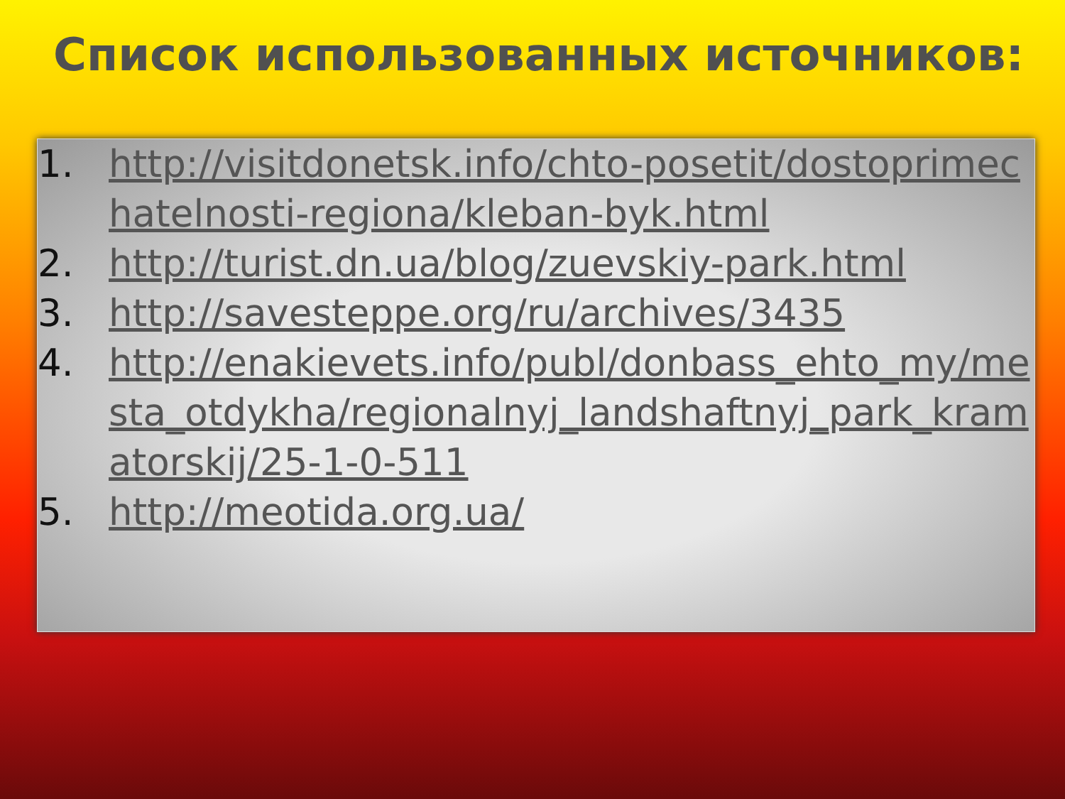Список использованных источников:
1. http://visitdonetsk.info/chto-posetit/dostoprimechatelnosti-regiona/kleban-byk.html
2. http://turist.dn.ua/blog/zuevskiy-park.html
3. http://savesteppe.org/ru/archives/3435
4. http://enakievets.info/publ/donbass_ehto_my/mesta_otdykha/regionalnyj_landshaftnyj_park_kramatorskij/25-1-0-511
5. http://meotida.org.ua/